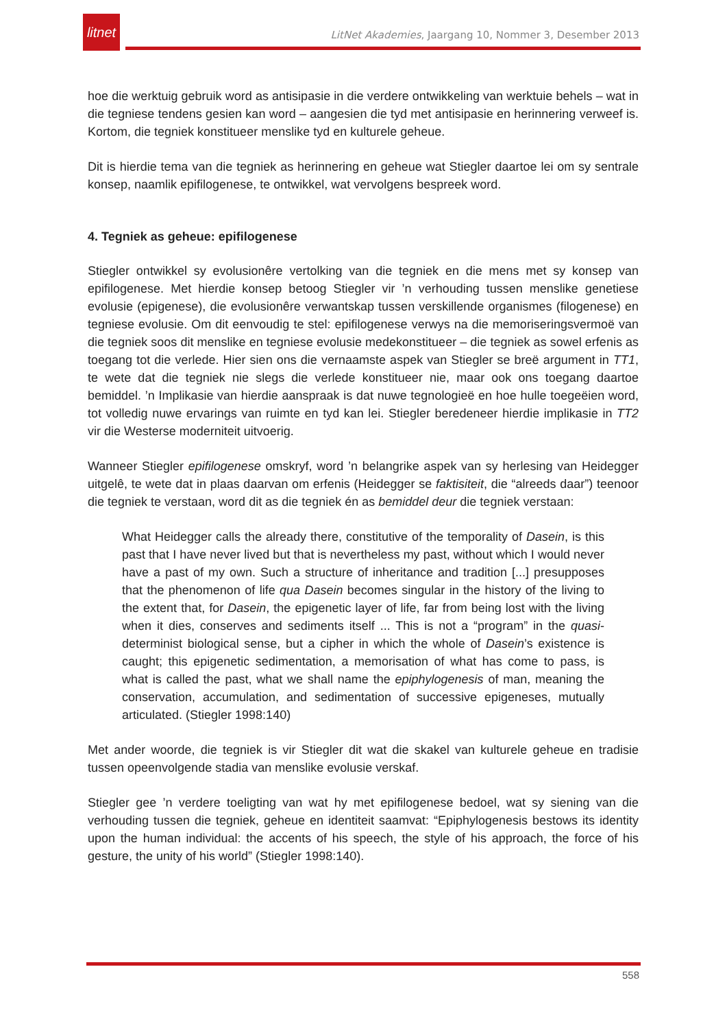litnet
LitNet Akademies, Jaargang 10, Nommer 3, Desember 2013
hoe die werktuig gebruik word as antisipasie in die verdere ontwikkeling van werktuie behels – wat in die tegniese tendens gesien kan word – aangesien die tyd met antisipasie en herinnering verweef is. Kortom, die tegniek konstitueer menslike tyd en kulturele geheue.
Dit is hierdie tema van die tegniek as herinnering en geheue wat Stiegler daartoe lei om sy sentrale konsep, naamlik epifilogenese, te ontwikkel, wat vervolgens bespreek word.
4. Tegniek as geheue: epifilogenese
Stiegler ontwikkel sy evolusionêre vertolking van die tegniek en die mens met sy konsep van epifilogenese. Met hierdie konsep betoog Stiegler vir ’n verhouding tussen menslike genetiese evolusie (epigenese), die evolusionêre verwantskap tussen verskillende organismes (filogenese) en tegniese evolusie. Om dit eenvoudig te stel: epifilogenese verwys na die memoriseringsvermoë van die tegniek soos dit menslike en tegniese evolusie medekonstitueer – die tegniek as sowel erfenis as toegang tot die verlede. Hier sien ons die vernaamste aspek van Stiegler se breë argument in TT1, te wete dat die tegniek nie slegs die verlede konstitueer nie, maar ook ons toegang daartoe bemiddel. ’n Implikasie van hierdie aanspraak is dat nuwe tegnologieë en hoe hulle toegeëien word, tot volledig nuwe ervarings van ruimte en tyd kan lei. Stiegler beredeneer hierdie implikasie in TT2 vir die Westerse moderniteit uitvoerig.
Wanneer Stiegler epifilogenese omskryf, word ’n belangrike aspek van sy herlesing van Heidegger uitgelê, te wete dat in plaas daarvan om erfenis (Heidegger se faktisiteit, die “alreeds daar”) teenoor die tegniek te verstaan, word dit as die tegniek én as bemiddel deur die tegniek verstaan:
What Heidegger calls the already there, constitutive of the temporality of Dasein, is this past that I have never lived but that is nevertheless my past, without which I would never have a past of my own. Such a structure of inheritance and tradition [...] presupposes that the phenomenon of life qua Dasein becomes singular in the history of the living to the extent that, for Dasein, the epigenetic layer of life, far from being lost with the living when it dies, conserves and sediments itself ... This is not a “program” in the quasi-determinist biological sense, but a cipher in which the whole of Dasein’s existence is caught; this epigenetic sedimentation, a memorisation of what has come to pass, is what is called the past, what we shall name the epiphylogenesis of man, meaning the conservation, accumulation, and sedimentation of successive epigeneses, mutually articulated. (Stiegler 1998:140)
Met ander woorde, die tegniek is vir Stiegler dit wat die skakel van kulturele geheue en tradisie tussen opeenvolgende stadia van menslike evolusie verskaf.
Stiegler gee ’n verdere toeligting van wat hy met epifilogenese bedoel, wat sy siening van die verhouding tussen die tegniek, geheue en identiteit saamvat: “Epiphylogenesis bestows its identity upon the human individual: the accents of his speech, the style of his approach, the force of his gesture, the unity of his world” (Stiegler 1998:140).
558